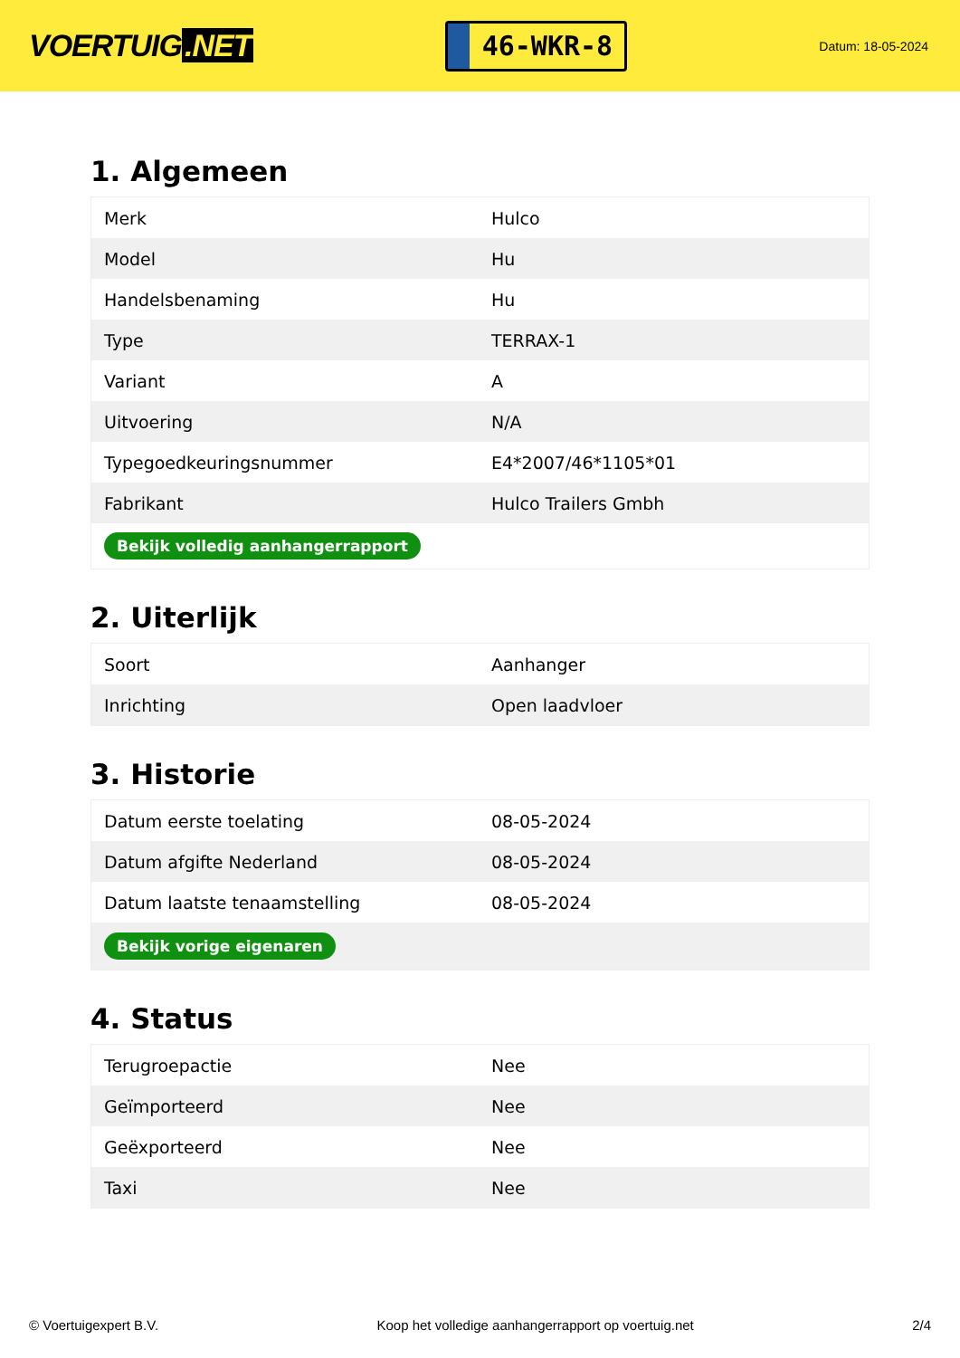VOERTUIG.NET
46-WKR-8
Datum: 18-05-2024
1. Algemeen
| Merk | Hulco |
| Model | Hu |
| Handelsbenaming | Hu |
| Type | TERRAX-1 |
| Variant | A |
| Uitvoering | N/A |
| Typegoedkeuringsnummer | E4*2007/46*1105*01 |
| Fabrikant | Hulco Trailers Gmbh |
| Bekijk volledig aanhangerrapport | |
2. Uiterlijk
| Soort | Aanhanger |
| Inrichting | Open laadvloer |
3. Historie
| Datum eerste toelating | 08-05-2024 |
| Datum afgifte Nederland | 08-05-2024 |
| Datum laatste tenaamstelling | 08-05-2024 |
| Bekijk vorige eigenaren | |
4. Status
| Terugroepactie | Nee |
| Geïmporteerd | Nee |
| Geëxporteerd | Nee |
| Taxi | Nee |
© Voertuigexpert B.V. Koop het volledige aanhangerrapport op voertuig.net 2/4